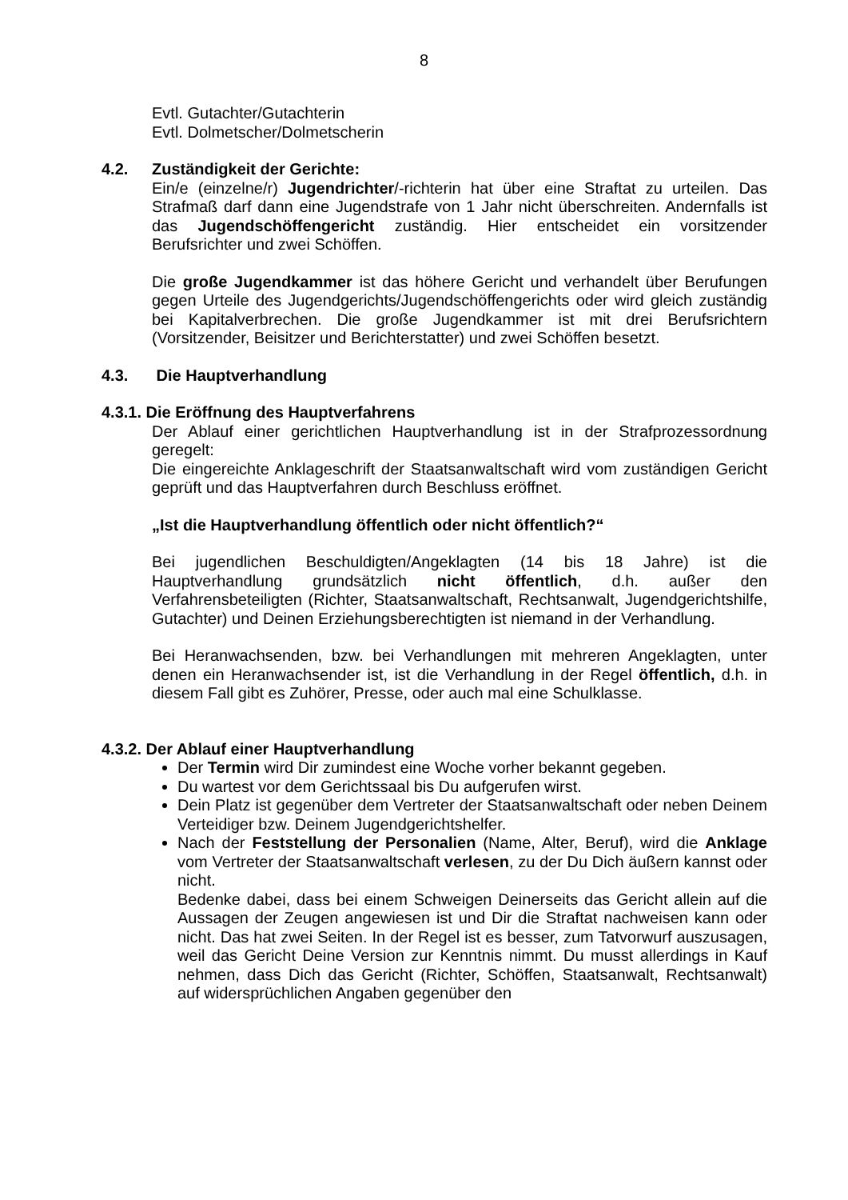8
Evtl. Gutachter/Gutachterin
Evtl. Dolmetscher/Dolmetscherin
4.2. Zuständigkeit der Gerichte:
Ein/e (einzelne/r) Jugendrichter/-richterin hat über eine Straftat zu urteilen. Das Strafmaß darf dann eine Jugendstrafe von 1 Jahr nicht überschreiten. Andernfalls ist das Jugendschöffengericht zuständig. Hier entscheidet ein vorsitzender Berufsrichter und zwei Schöffen.
Die große Jugendkammer ist das höhere Gericht und verhandelt über Berufungen gegen Urteile des Jugendgerichts/Jugendschöffengerichts oder wird gleich zuständig bei Kapitalverbrechen. Die große Jugendkammer ist mit drei Berufsrichtern (Vorsitzender, Beisitzer und Berichterstatter) und zwei Schöffen besetzt.
4.3. Die Hauptverhandlung
4.3.1. Die Eröffnung des Hauptverfahrens
Der Ablauf einer gerichtlichen Hauptverhandlung ist in der Strafprozessordnung geregelt:
Die eingereichte Anklageschrift der Staatsanwaltschaft wird vom zuständigen Gericht geprüft und das Hauptverfahren durch Beschluss eröffnet.
„Ist die Hauptverhandlung öffentlich oder nicht öffentlich?“
Bei jugendlichen Beschuldigten/Angeklagten (14 bis 18 Jahre) ist die Hauptverhandlung grundsätzlich nicht öffentlich, d.h. außer den Verfahrensbeteiligten (Richter, Staatsanwaltschaft, Rechtsanwalt, Jugendgerichtshilfe, Gutachter) und Deinen Erziehungsberechtigten ist niemand in der Verhandlung.
Bei Heranwachsenden, bzw. bei Verhandlungen mit mehreren Angeklagten, unter denen ein Heranwachsender ist, ist die Verhandlung in der Regel öffentlich, d.h. in diesem Fall gibt es Zuhörer, Presse, oder auch mal eine Schulklasse.
4.3.2. Der Ablauf einer Hauptverhandlung
Der Termin wird Dir zumindest eine Woche vorher bekannt gegeben.
Du wartest vor dem Gerichtssaal bis Du aufgerufen wirst.
Dein Platz ist gegenüber dem Vertreter der Staatsanwaltschaft oder neben Deinem Verteidiger bzw. Deinem Jugendgerichtshelfer.
Nach der Feststellung der Personalien (Name, Alter, Beruf), wird die Anklage vom Vertreter der Staatsanwaltschaft verlesen, zu der Du Dich äußern kannst oder nicht.
Bedenke dabei, dass bei einem Schweigen Deinerseits das Gericht allein auf die Aussagen der Zeugen angewiesen ist und Dir die Straftat nachweisen kann oder nicht. Das hat zwei Seiten. In der Regel ist es besser, zum Tatvorwurf auszusagen, weil das Gericht Deine Version zur Kenntnis nimmt. Du musst allerdings in Kauf nehmen, dass Dich das Gericht (Richter, Schöffen, Staatsanwalt, Rechtsanwalt) auf widersprüchlichen Angaben gegenüber den